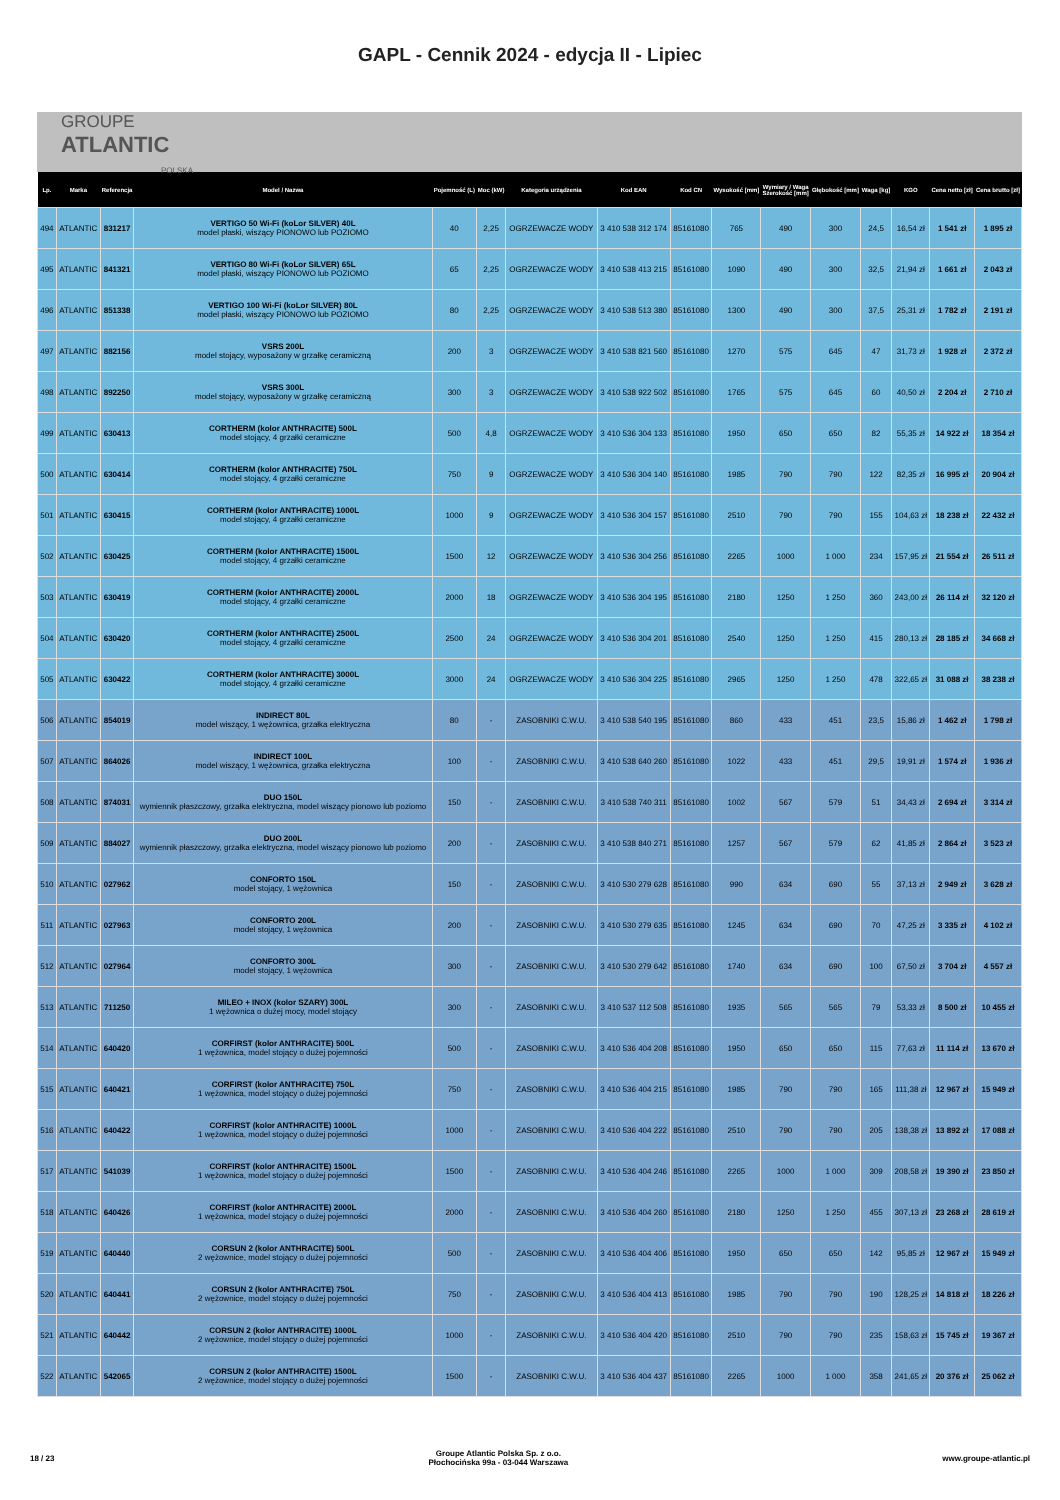GAPL - Cennik 2024 - edycja II - Lipiec
GROUPE
ATLANTIC
POLSKA
| Lp. | Marka | Referencja | Model / Nazwa | Pojemność (L) | Moc (kW) | Kategoria urządzenia | Kod EAN | Kod CN | Wysokość [mm] | Wymiary / Waga Szerokość [mm] | Głębokość [mm] | Waga [kg] | KGO | Cena netto [zł] | Cena brutto [zł] |
| --- | --- | --- | --- | --- | --- | --- | --- | --- | --- | --- | --- | --- | --- | --- | --- |
| 494 | ATLANTIC | 831217 | VERTIGO 50 Wi-Fi (koLor SILVER) 40L model płaski, wiszący PIONOWO lub POZIOMO | 40 | 2,25 | OGRZEWACZE WODY | 3 410 538 312 174 | 85161080 | 765 | 490 | 300 | 24,5 | 16,54 zł | 1 541 zł | 1 895 zł |
| 495 | ATLANTIC | 841321 | VERTIGO 80 Wi-Fi (koLor SILVER) 65L model płaski, wiszący PIONOWO lub POZIOMO | 65 | 2,25 | OGRZEWACZE WODY | 3 410 538 413 215 | 85161080 | 1090 | 490 | 300 | 32,5 | 21,94 zł | 1 661 zł | 2 043 zł |
| 496 | ATLANTIC | 851338 | VERTIGO 100 Wi-Fi (koLor SILVER) 80L model płaski, wiszący PIONOWO lub POZIOMO | 80 | 2,25 | OGRZEWACZE WODY | 3 410 538 513 380 | 85161080 | 1300 | 490 | 300 | 37,5 | 25,31 zł | 1 782 zł | 2 191 zł |
| 497 | ATLANTIC | 882156 | VSRS 200L model stojący, wyposażony w grzałkę ceramiczną | 200 | 3 | OGRZEWACZE WODY | 3 410 538 821 560 | 85161080 | 1270 | 575 | 645 | 47 | 31,73 zł | 1 928 zł | 2 372 zł |
| 498 | ATLANTIC | 892250 | VSRS 300L model stojący, wyposażony w grzałkę ceramiczną | 300 | 3 | OGRZEWACZE WODY | 3 410 538 922 502 | 85161080 | 1765 | 575 | 645 | 60 | 40,50 zł | 2 204 zł | 2 710 zł |
| 499 | ATLANTIC | 630413 | CORTHERM (kolor ANTHRACITE) 500L model stojący, 4 grzałki ceramiczne | 500 | 4,8 | OGRZEWACZE WODY | 3 410 536 304 133 | 85161080 | 1950 | 650 | 650 | 82 | 55,35 zł | 14 922 zł | 18 354 zł |
| 500 | ATLANTIC | 630414 | CORTHERM (kolor ANTHRACITE) 750L model stojący, 4 grzałki ceramiczne | 750 | 9 | OGRZEWACZE WODY | 3 410 536 304 140 | 85161080 | 1985 | 790 | 790 | 122 | 82,35 zł | 16 995 zł | 20 904 zł |
| 501 | ATLANTIC | 630415 | CORTHERM (kolor ANTHRACITE) 1000L model stojący, 4 grzałki ceramiczne | 1000 | 9 | OGRZEWACZE WODY | 3 410 536 304 157 | 85161080 | 2510 | 790 | 790 | 155 | 104,63 zł | 18 238 zł | 22 432 zł |
| 502 | ATLANTIC | 630425 | CORTHERM (kolor ANTHRACITE) 1500L model stojący, 4 grzałki ceramiczne | 1500 | 12 | OGRZEWACZE WODY | 3 410 536 304 256 | 85161080 | 2265 | 1000 | 1 000 | 234 | 157,95 zł | 21 554 zł | 26 511 zł |
| 503 | ATLANTIC | 630419 | CORTHERM (kolor ANTHRACITE) 2000L model stojący, 4 grzałki ceramiczne | 2000 | 18 | OGRZEWACZE WODY | 3 410 536 304 195 | 85161080 | 2180 | 1250 | 1 250 | 360 | 243,00 zł | 26 114 zł | 32 120 zł |
| 504 | ATLANTIC | 630420 | CORTHERM (kolor ANTHRACITE) 2500L model stojący, 4 grzałki ceramiczne | 2500 | 24 | OGRZEWACZE WODY | 3 410 536 304 201 | 85161080 | 2540 | 1250 | 1 250 | 415 | 280,13 zł | 28 185 zł | 34 668 zł |
| 505 | ATLANTIC | 630422 | CORTHERM (kolor ANTHRACITE) 3000L model stojący, 4 grzałki ceramiczne | 3000 | 24 | OGRZEWACZE WODY | 3 410 536 304 225 | 85161080 | 2965 | 1250 | 1 250 | 478 | 322,65 zł | 31 088 zł | 38 238 zł |
| 506 | ATLANTIC | 854019 | INDIRECT 80L model wiszący, 1 wężownica, grzałka elektryczna | 80 | - | ZASOBNIKI C.W.U. | 3 410 538 540 195 | 85161080 | 860 | 433 | 451 | 23,5 | 15,86 zł | 1 462 zł | 1 798 zł |
| 507 | ATLANTIC | 864026 | INDIRECT 100L model wiszący, 1 wężownica, grzałka elektryczna | 100 | - | ZASOBNIKI C.W.U. | 3 410 538 640 260 | 85161080 | 1022 | 433 | 451 | 29,5 | 19,91 zł | 1 574 zł | 1 936 zł |
| 508 | ATLANTIC | 874031 | DUO 150L wymiennik płaszczowy, grzałka elektryczna, model wiszący pionowo lub poziomo | 150 | - | ZASOBNIKI C.W.U. | 3 410 538 740 311 | 85161080 | 1002 | 567 | 579 | 51 | 34,43 zł | 2 694 zł | 3 314 zł |
| 509 | ATLANTIC | 884027 | DUO 200L wymiennik płaszczowy, grzałka elektryczna, model wiszący pionowo lub poziomo | 200 | - | ZASOBNIKI C.W.U. | 3 410 538 840 271 | 85161080 | 1257 | 567 | 579 | 62 | 41,85 zł | 2 864 zł | 3 523 zł |
| 510 | ATLANTIC | 027962 | CONFORTO 150L model stojący, 1 wężownica | 150 | - | ZASOBNIKI C.W.U. | 3 410 530 279 628 | 85161080 | 990 | 634 | 690 | 55 | 37,13 zł | 2 949 zł | 3 628 zł |
| 511 | ATLANTIC | 027963 | CONFORTO 200L model stojący, 1 wężownica | 200 | - | ZASOBNIKI C.W.U. | 3 410 530 279 635 | 85161080 | 1245 | 634 | 690 | 70 | 47,25 zł | 3 335 zł | 4 102 zł |
| 512 | ATLANTIC | 027964 | CONFORTO 300L model stojący, 1 wężownica | 300 | - | ZASOBNIKI C.W.U. | 3 410 530 279 642 | 85161080 | 1740 | 634 | 690 | 100 | 67,50 zł | 3 704 zł | 4 557 zł |
| 513 | ATLANTIC | 711250 | MILEO + INOX (kolor SZARY) 300L 1 wężownica o dużej mocy, model stojący | 300 | - | ZASOBNIKI C.W.U. | 3 410 537 112 508 | 85161080 | 1935 | 565 | 565 | 79 | 53,33 zł | 8 500 zł | 10 455 zł |
| 514 | ATLANTIC | 640420 | CORFIRST (kolor ANTHRACITE) 500L 1 wężownica, model stojący o dużej pojemności | 500 | - | ZASOBNIKI C.W.U. | 3 410 536 404 208 | 85161080 | 1950 | 650 | 650 | 115 | 77,63 zł | 11 114 zł | 13 670 zł |
| 515 | ATLANTIC | 640421 | CORFIRST (kolor ANTHRACITE) 750L 1 wężownica, model stojący o dużej pojemności | 750 | - | ZASOBNIKI C.W.U. | 3 410 536 404 215 | 85161080 | 1985 | 790 | 790 | 165 | 111,38 zł | 12 967 zł | 15 949 zł |
| 516 | ATLANTIC | 640422 | CORFIRST (kolor ANTHRACITE) 1000L 1 wężownica, model stojący o dużej pojemności | 1000 | - | ZASOBNIKI C.W.U. | 3 410 536 404 222 | 85161080 | 2510 | 790 | 790 | 205 | 138,38 zł | 13 892 zł | 17 088 zł |
| 517 | ATLANTIC | 541039 | CORFIRST (kolor ANTHRACITE) 1500L 1 wężownica, model stojący o dużej pojemności | 1500 | - | ZASOBNIKI C.W.U. | 3 410 536 404 246 | 85161080 | 2265 | 1000 | 1 000 | 309 | 208,58 zł | 19 390 zł | 23 850 zł |
| 518 | ATLANTIC | 640426 | CORFIRST (kolor ANTHRACITE) 2000L 1 wężownica, model stojący o dużej pojemności | 2000 | - | ZASOBNIKI C.W.U. | 3 410 536 404 260 | 85161080 | 2180 | 1250 | 1 250 | 455 | 307,13 zł | 23 268 zł | 28 619 zł |
| 519 | ATLANTIC | 640440 | CORSUN 2 (kolor ANTHRACITE) 500L 2 wężownice, model stojący o dużej pojemności | 500 | - | ZASOBNIKI C.W.U. | 3 410 536 404 406 | 85161080 | 1950 | 650 | 650 | 142 | 95,85 zł | 12 967 zł | 15 949 zł |
| 520 | ATLANTIC | 640441 | CORSUN 2 (kolor ANTHRACITE) 750L 2 wężownice, model stojący o dużej pojemności | 750 | - | ZASOBNIKI C.W.U. | 3 410 536 404 413 | 85161080 | 1985 | 790 | 790 | 190 | 128,25 zł | 14 818 zł | 18 226 zł |
| 521 | ATLANTIC | 640442 | CORSUN 2 (kolor ANTHRACITE) 1000L 2 wężownice, model stojący o dużej pojemności | 1000 | - | ZASOBNIKI C.W.U. | 3 410 536 404 420 | 85161080 | 2510 | 790 | 790 | 235 | 158,63 zł | 15 745 zł | 19 367 zł |
| 522 | ATLANTIC | 542065 | CORSUN 2 (kolor ANTHRACITE) 1500L 2 wężownice, model stojący o dużej pojemności | 1500 | - | ZASOBNIKI C.W.U. | 3 410 536 404 437 | 85161080 | 2265 | 1000 | 1 000 | 358 | 241,65 zł | 20 376 zł | 25 062 zł |
18 / 23 Groupe Atlantic Polska Sp. z o.o.
Płochocińska 99a - 03-044 Warszawa www.groupe-atlantic.pl